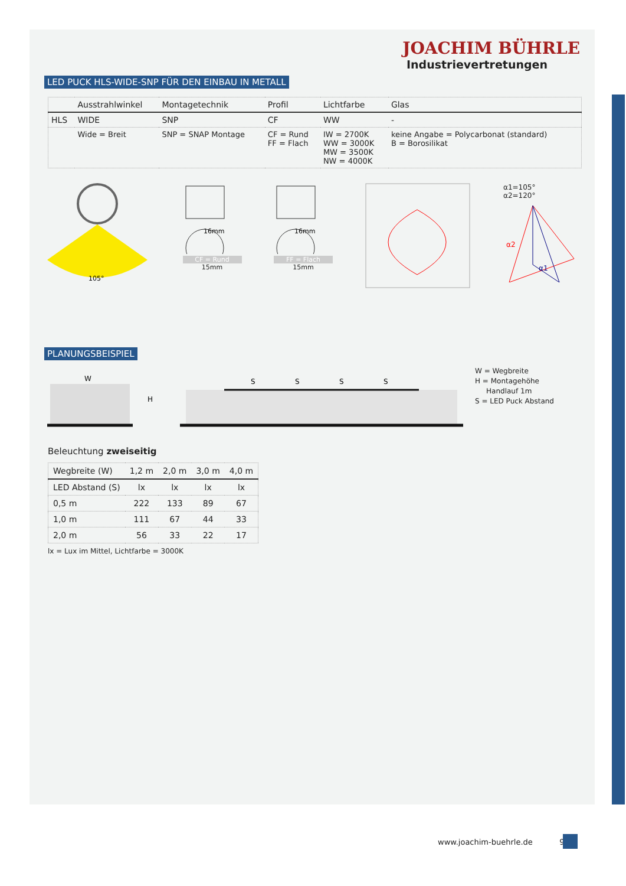JOACHIM BÜHRLE
Industrievertretungen
LED PUCK HLS-WIDE-SNP FÜR DEN EINBAU IN METALL
| | Ausstrahlwinkel | Montagetechnik | Profil | Lichtfarbe | Glas |
| --- | --- | --- | --- | --- | --- |
| HLS | WIDE | SNP | CF | WW | - |
| | Wide = Breit | SNP = SNAP Montage | CF = Rund FF = Flach | IW = 2700K WW = 3000K MW = 3500K NW = 4000K | keine Angabe = Polycarbonat (standard) B = Borosilikat |
105°
16mm
CF = Rund
15mm
16mm
FF = Flach
15mm
α1=105°
α2=120°
α2
α1
PLANUNGSBEISPIEL
W
H
S
S
S
S
W = Wegbreite
H = Montagehöhe
Handlauf 1m
S = LED Puck Abstand
Beleuchtung zweiseitig
| Wegbreite (W) | 1,2 m | 2,0 m | 3,0 m | 4,0 m |
| --- | --- | --- | --- | --- |
| LED Abstand (S) | lx | lx | lx | lx |
| 0,5 m | 222 | 133 | 89 | 67 |
| 1,0 m | 111 | 67 | 44 | 33 |
| 2,0 m | 56 | 33 | 22 | 17 |
lx = Lux im Mittel, Lichtfarbe = 3000K
www.joachim-buehrle.de 9